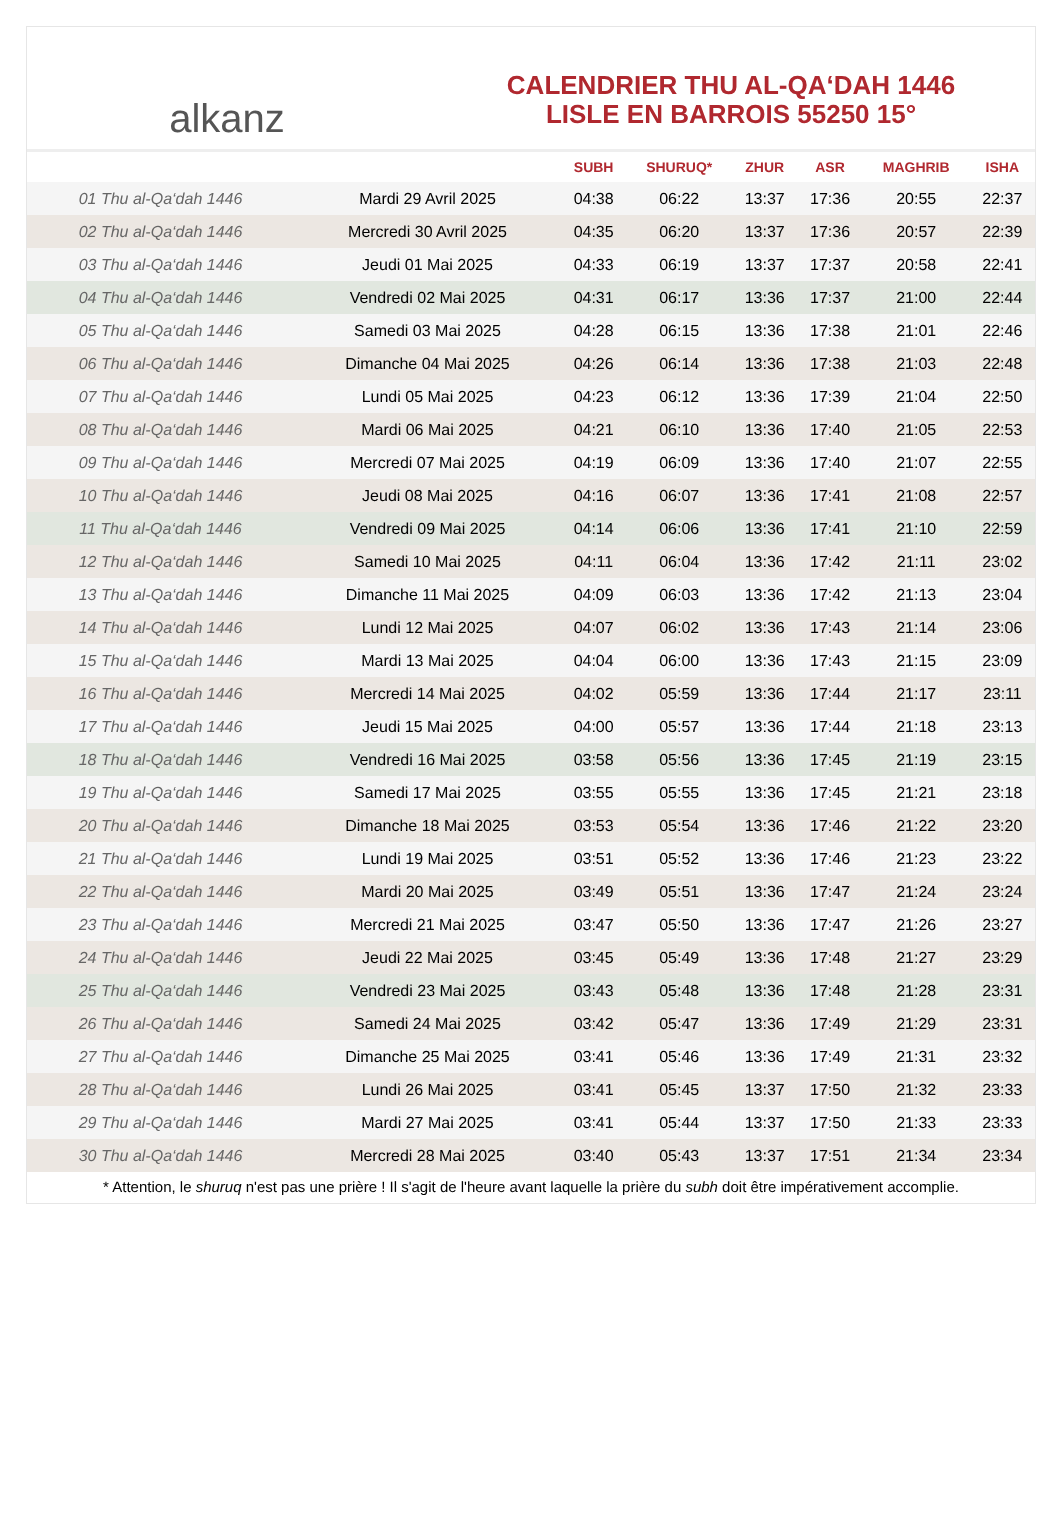alkanz
CALENDRIER THU AL-QA‘DAH 1446
LISLE EN BARROIS 55250 15°
| | | SUBH | SHURUQ* | ZHUR | ASR | MAGHRIB | ISHA |
| --- | --- | --- | --- | --- | --- | --- | --- |
| 01 Thu al-Qa‘dah 1446 | Mardi 29 Avril 2025 | 04:38 | 06:22 | 13:37 | 17:36 | 20:55 | 22:37 |
| 02 Thu al-Qa‘dah 1446 | Mercredi 30 Avril 2025 | 04:35 | 06:20 | 13:37 | 17:36 | 20:57 | 22:39 |
| 03 Thu al-Qa‘dah 1446 | Jeudi 01 Mai 2025 | 04:33 | 06:19 | 13:37 | 17:37 | 20:58 | 22:41 |
| 04 Thu al-Qa‘dah 1446 | Vendredi 02 Mai 2025 | 04:31 | 06:17 | 13:36 | 17:37 | 21:00 | 22:44 |
| 05 Thu al-Qa‘dah 1446 | Samedi 03 Mai 2025 | 04:28 | 06:15 | 13:36 | 17:38 | 21:01 | 22:46 |
| 06 Thu al-Qa‘dah 1446 | Dimanche 04 Mai 2025 | 04:26 | 06:14 | 13:36 | 17:38 | 21:03 | 22:48 |
| 07 Thu al-Qa‘dah 1446 | Lundi 05 Mai 2025 | 04:23 | 06:12 | 13:36 | 17:39 | 21:04 | 22:50 |
| 08 Thu al-Qa‘dah 1446 | Mardi 06 Mai 2025 | 04:21 | 06:10 | 13:36 | 17:40 | 21:05 | 22:53 |
| 09 Thu al-Qa‘dah 1446 | Mercredi 07 Mai 2025 | 04:19 | 06:09 | 13:36 | 17:40 | 21:07 | 22:55 |
| 10 Thu al-Qa‘dah 1446 | Jeudi 08 Mai 2025 | 04:16 | 06:07 | 13:36 | 17:41 | 21:08 | 22:57 |
| 11 Thu al-Qa‘dah 1446 | Vendredi 09 Mai 2025 | 04:14 | 06:06 | 13:36 | 17:41 | 21:10 | 22:59 |
| 12 Thu al-Qa‘dah 1446 | Samedi 10 Mai 2025 | 04:11 | 06:04 | 13:36 | 17:42 | 21:11 | 23:02 |
| 13 Thu al-Qa‘dah 1446 | Dimanche 11 Mai 2025 | 04:09 | 06:03 | 13:36 | 17:42 | 21:13 | 23:04 |
| 14 Thu al-Qa‘dah 1446 | Lundi 12 Mai 2025 | 04:07 | 06:02 | 13:36 | 17:43 | 21:14 | 23:06 |
| 15 Thu al-Qa‘dah 1446 | Mardi 13 Mai 2025 | 04:04 | 06:00 | 13:36 | 17:43 | 21:15 | 23:09 |
| 16 Thu al-Qa‘dah 1446 | Mercredi 14 Mai 2025 | 04:02 | 05:59 | 13:36 | 17:44 | 21:17 | 23:11 |
| 17 Thu al-Qa‘dah 1446 | Jeudi 15 Mai 2025 | 04:00 | 05:57 | 13:36 | 17:44 | 21:18 | 23:13 |
| 18 Thu al-Qa‘dah 1446 | Vendredi 16 Mai 2025 | 03:58 | 05:56 | 13:36 | 17:45 | 21:19 | 23:15 |
| 19 Thu al-Qa‘dah 1446 | Samedi 17 Mai 2025 | 03:55 | 05:55 | 13:36 | 17:45 | 21:21 | 23:18 |
| 20 Thu al-Qa‘dah 1446 | Dimanche 18 Mai 2025 | 03:53 | 05:54 | 13:36 | 17:46 | 21:22 | 23:20 |
| 21 Thu al-Qa‘dah 1446 | Lundi 19 Mai 2025 | 03:51 | 05:52 | 13:36 | 17:46 | 21:23 | 23:22 |
| 22 Thu al-Qa‘dah 1446 | Mardi 20 Mai 2025 | 03:49 | 05:51 | 13:36 | 17:47 | 21:24 | 23:24 |
| 23 Thu al-Qa‘dah 1446 | Mercredi 21 Mai 2025 | 03:47 | 05:50 | 13:36 | 17:47 | 21:26 | 23:27 |
| 24 Thu al-Qa‘dah 1446 | Jeudi 22 Mai 2025 | 03:45 | 05:49 | 13:36 | 17:48 | 21:27 | 23:29 |
| 25 Thu al-Qa‘dah 1446 | Vendredi 23 Mai 2025 | 03:43 | 05:48 | 13:36 | 17:48 | 21:28 | 23:31 |
| 26 Thu al-Qa‘dah 1446 | Samedi 24 Mai 2025 | 03:42 | 05:47 | 13:36 | 17:49 | 21:29 | 23:31 |
| 27 Thu al-Qa‘dah 1446 | Dimanche 25 Mai 2025 | 03:41 | 05:46 | 13:36 | 17:49 | 21:31 | 23:32 |
| 28 Thu al-Qa‘dah 1446 | Lundi 26 Mai 2025 | 03:41 | 05:45 | 13:37 | 17:50 | 21:32 | 23:33 |
| 29 Thu al-Qa‘dah 1446 | Mardi 27 Mai 2025 | 03:41 | 05:44 | 13:37 | 17:50 | 21:33 | 23:33 |
| 30 Thu al-Qa‘dah 1446 | Mercredi 28 Mai 2025 | 03:40 | 05:43 | 13:37 | 17:51 | 21:34 | 23:34 |
* Attention, le shuruq n'est pas une prière ! Il s'agit de l'heure avant laquelle la prière du subh doit être impérativement accomplie.